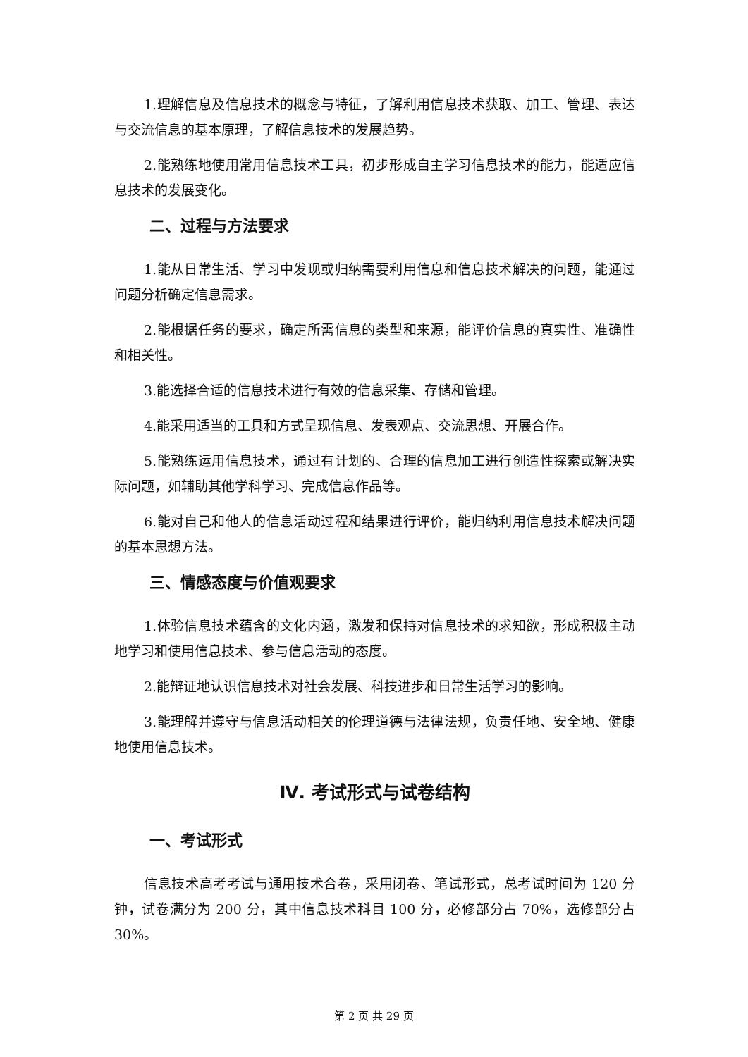1.理解信息及信息技术的概念与特征，了解利用信息技术获取、加工、管理、表达与交流信息的基本原理，了解信息技术的发展趋势。
2.能熟练地使用常用信息技术工具，初步形成自主学习信息技术的能力，能适应信息技术的发展变化。
二、过程与方法要求
1.能从日常生活、学习中发现或归纳需要利用信息和信息技术解决的问题，能通过问题分析确定信息需求。
2.能根据任务的要求，确定所需信息的类型和来源，能评价信息的真实性、准确性和相关性。
3.能选择合适的信息技术进行有效的信息采集、存储和管理。
4.能采用适当的工具和方式呈现信息、发表观点、交流思想、开展合作。
5.能熟练运用信息技术，通过有计划的、合理的信息加工进行创造性探索或解决实际问题，如辅助其他学科学习、完成信息作品等。
6.能对自己和他人的信息活动过程和结果进行评价，能归纳利用信息技术解决问题的基本思想方法。
三、情感态度与价值观要求
1.体验信息技术蕴含的文化内涵，激发和保持对信息技术的求知欲，形成积极主动地学习和使用信息技术、参与信息活动的态度。
2.能辩证地认识信息技术对社会发展、科技进步和日常生活学习的影响。
3.能理解并遵守与信息活动相关的伦理道德与法律法规，负责任地、安全地、健康地使用信息技术。
Ⅳ. 考试形式与试卷结构
一、考试形式
信息技术高考考试与通用技术合卷，采用闭卷、笔试形式，总考试时间为 120 分钟，试卷满分为 200 分，其中信息技术科目 100 分，必修部分占 70%，选修部分占 30%。
第 2 页 共 29 页